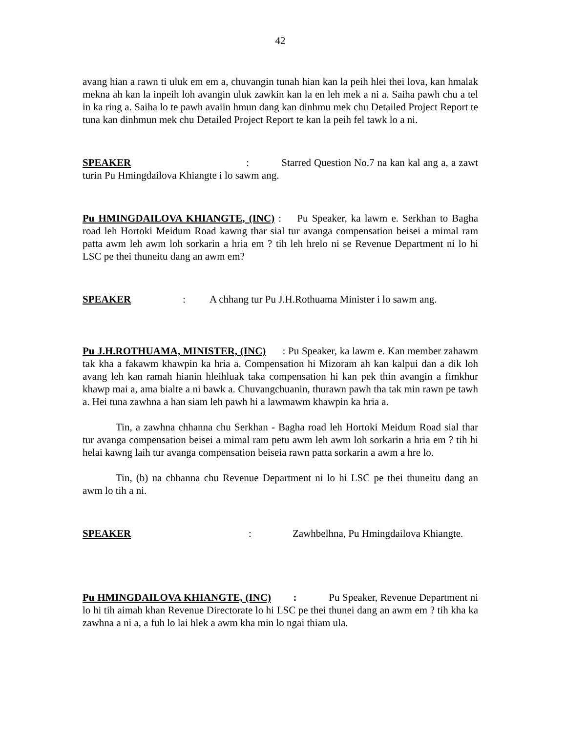42
avang hian a rawn ti uluk em em a, chuvangin tunah hian kan la peih hlei thei lova, kan hmalak mekna ah kan la inpeih loh avangin uluk zawkin kan la en leh mek a ni a. Saiha pawh chu a tel in ka ring a. Saiha lo te pawh avaiin hmun dang kan dinhmu mek chu Detailed Project Report te tuna kan dinhmun mek chu Detailed Project Report te kan la peih fel tawk lo a ni.
SPEAKER : Starred Question No.7 na kan kal ang a, a zawt turin Pu Hmingdailova Khiangte i lo sawm ang.
Pu HMINGDAILOVA KHIANGTE, (INC) : Pu Speaker, ka lawm e. Serkhan to Bagha road leh Hortoki Meidum Road kawng thar sial tur avanga compensation beisei a mimal ram patta awm leh awm loh sorkarin a hria em ? tih leh hrelo ni se Revenue Department ni lo hi LSC pe thei thuneitu dang an awm em?
SPEAKER : A chhang tur Pu J.H.Rothuama Minister i lo sawm ang.
Pu J.H.ROTHUAMA, MINISTER, (INC) : Pu Speaker, ka lawm e. Kan member zahawm tak kha a fakawm khawpin ka hria a. Compensation hi Mizoram ah kan kalpui dan a dik loh avang leh kan ramah hianin hleihluak taka compensation hi kan pek thin avangin a fimkhur khawp mai a, ama bialte a ni bawk a. Chuvangchuanin, thurawn pawh tha tak min rawn pe tawh a. Hei tuna zawhna a han siam leh pawh hi a lawmawm khawpin ka hria a.
Tin, a zawhna chhanna chu Serkhan - Bagha road leh Hortoki Meidum Road sial thar tur avanga compensation beisei a mimal ram petu awm leh awm loh sorkarin a hria em ? tih hi helai kawng laih tur avanga compensation beiseia rawn patta sorkarin a awm a hre lo.
Tin, (b) na chhanna chu Revenue Department ni lo hi LSC pe thei thuneitu dang an awm lo tih a ni.
SPEAKER : Zawhbelhna, Pu Hmingdailova Khiangte.
Pu HMINGDAILOVA KHIANGTE, (INC) : Pu Speaker, Revenue Department ni lo hi tih aimah khan Revenue Directorate lo hi LSC pe thei thunei dang an awm em ? tih kha ka zawhna a ni a, a fuh lo lai hlek a awm kha min lo ngai thiam ula.